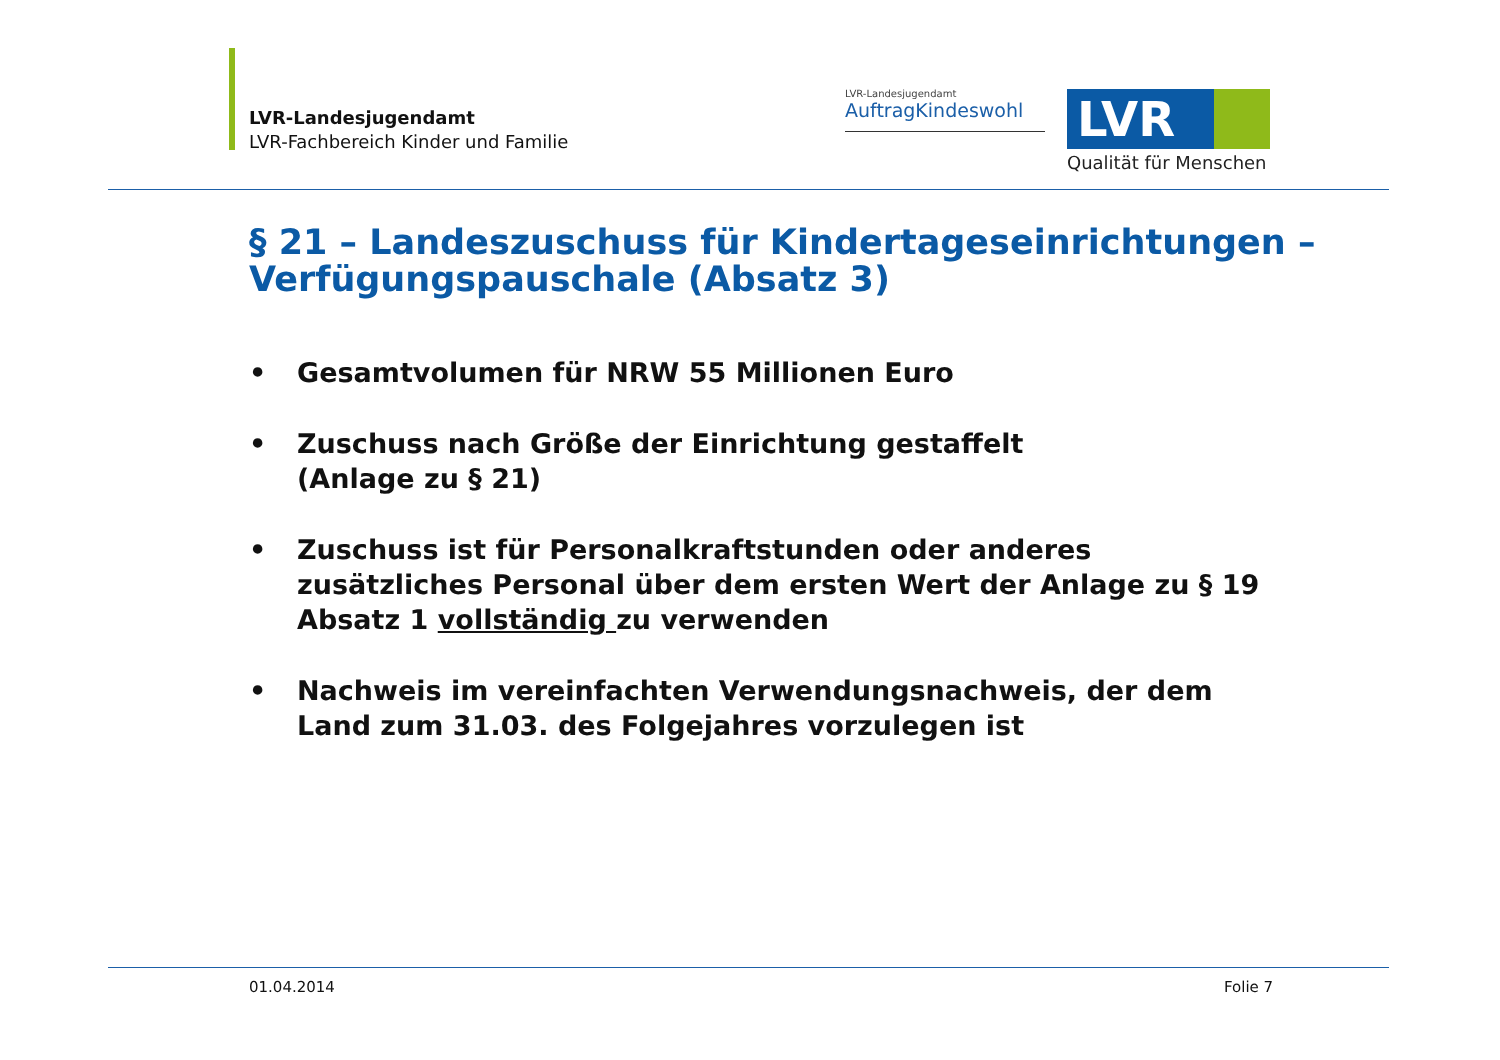LVR-Landesjugendamt
LVR-Fachbereich Kinder und Familie
LVR-Landesjugendamt
AuftragKindeswohl
LVR
Qualität für Menschen
§ 21 – Landeszuschuss für Kindertageseinrichtungen – Verfügungspauschale (Absatz 3)
• Gesamtvolumen für NRW 55 Millionen Euro
• Zuschuss nach Größe der Einrichtung gestaffelt
(Anlage zu § 21)
• Zuschuss ist für Personalkraftstunden oder anderes zusätzliches Personal über dem ersten Wert der Anlage zu § 19 Absatz 1 vollständig zu verwenden
• Nachweis im vereinfachten Verwendungsnachweis, der dem Land zum 31.03. des Folgejahres vorzulegen ist
01.04.2014 Folie 7